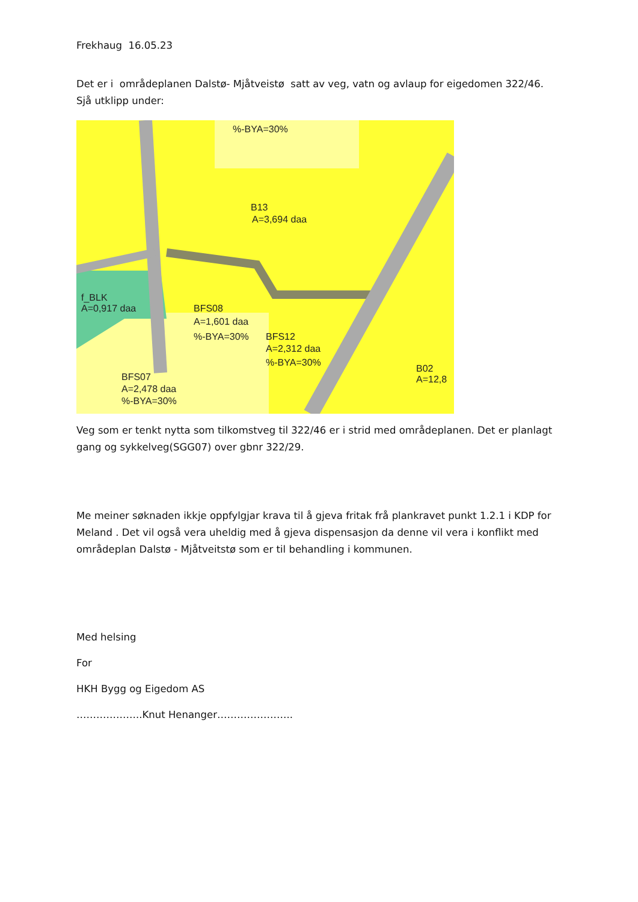Frekhaug 16.05.23
Det er i områdeplanen Dalstø- Mjåtveistø satt av veg, vatn og avlaup for eigedomen 322/46.
Sjå utklipp under:
%-BYA=30%
B13
A=3,694 daa
f_BLK
A=0,917 daa
BFS08
A=1,601 daa
%-BYA=30%
BFS12
A=2,312 daa
%-BYA=30%
BFS07
A=2,478 daa
%-BYA=30%
B02
A=12,8
Veg som er tenkt nytta som tilkomstveg til 322/46 er i strid med områdeplanen. Det er planlagt gang og sykkelveg(SGG07) over gbnr 322/29.
Me meiner søknaden ikkje oppfylgjar krava til å gjeva fritak frå plankravet punkt 1.2.1 i KDP for Meland . Det vil også vera uheldig med å gjeva dispensasjon da denne vil vera i konflikt med områdeplan Dalstø - Mjåtveitstø som er til behandling i kommunen.
Med helsing
For
HKH Bygg og Eigedom AS
………………..Knut Henanger…………………..